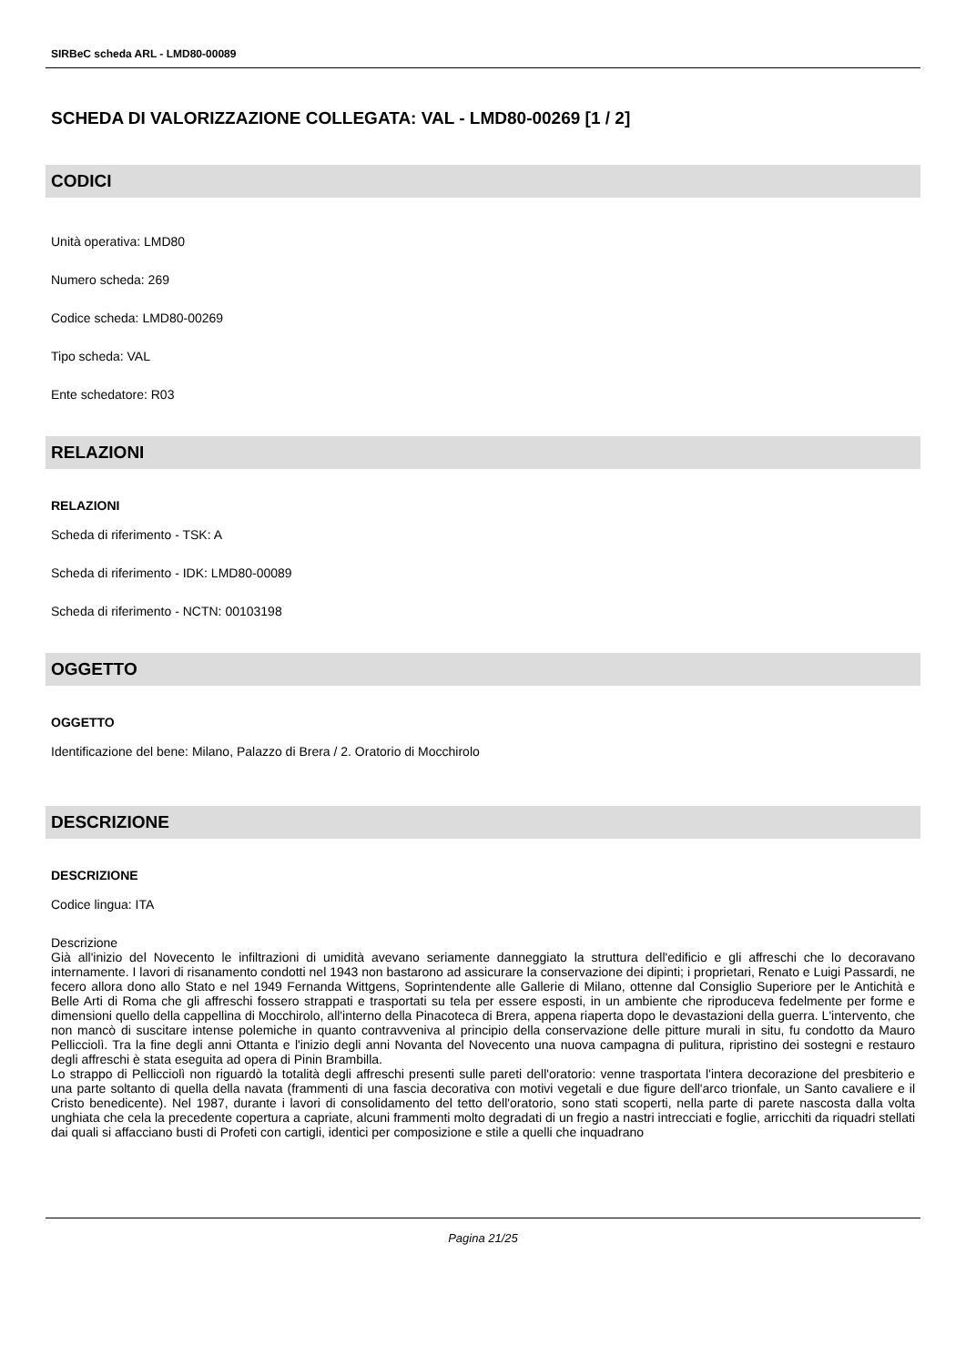SIRBeC scheda ARL - LMD80-00089
SCHEDA DI VALORIZZAZIONE COLLEGATA: VAL - LMD80-00269 [1 / 2]
CODICI
Unità operativa: LMD80
Numero scheda: 269
Codice scheda: LMD80-00269
Tipo scheda: VAL
Ente schedatore: R03
RELAZIONI
RELAZIONI
Scheda di riferimento - TSK: A
Scheda di riferimento - IDK: LMD80-00089
Scheda di riferimento - NCTN: 00103198
OGGETTO
OGGETTO
Identificazione del bene: Milano, Palazzo di Brera / 2. Oratorio di Mocchirolo
DESCRIZIONE
DESCRIZIONE
Codice lingua: ITA
Descrizione
Già all'inizio del Novecento le infiltrazioni di umidità avevano seriamente danneggiato la struttura dell'edificio e gli affreschi che lo decoravano internamente. I lavori di risanamento condotti nel 1943 non bastarono ad assicurare la conservazione dei dipinti; i proprietari, Renato e Luigi Passardi, ne fecero allora dono allo Stato e nel 1949 Fernanda Wittgens, Soprintendente alle Gallerie di Milano, ottenne dal Consiglio Superiore per le Antichità e Belle Arti di Roma che gli affreschi fossero strappati e trasportati su tela per essere esposti, in un ambiente che riproduceva fedelmente per forme e dimensioni quello della cappellina di Mocchirolo, all'interno della Pinacoteca di Brera, appena riaperta dopo le devastazioni della guerra. L'intervento, che non mancò di suscitare intense polemiche in quanto contravveniva al principio della conservazione delle pitture murali in situ, fu condotto da Mauro Pellicciolì. Tra la fine degli anni Ottanta e l'inizio degli anni Novanta del Novecento una nuova campagna di pulitura, ripristino dei sostegni e restauro degli affreschi è stata eseguita ad opera di Pinin Brambilla.
Lo strappo di Pellicciolì non riguardò la totalità degli affreschi presenti sulle pareti dell'oratorio: venne trasportata l'intera decorazione del presbiterio e una parte soltanto di quella della navata (frammenti di una fascia decorativa con motivi vegetali e due figure dell'arco trionfale, un Santo cavaliere e il Cristo benedicente). Nel 1987, durante i lavori di consolidamento del tetto dell'oratorio, sono stati scoperti, nella parte di parete nascosta dalla volta unghiata che cela la precedente copertura a capriate, alcuni frammenti molto degradati di un fregio a nastri intrecciati e foglie, arricchiti da riquadri stellati dai quali si affacciano busti di Profeti con cartigli, identici per composizione e stile a quelli che inquadrano
Pagina 21/25